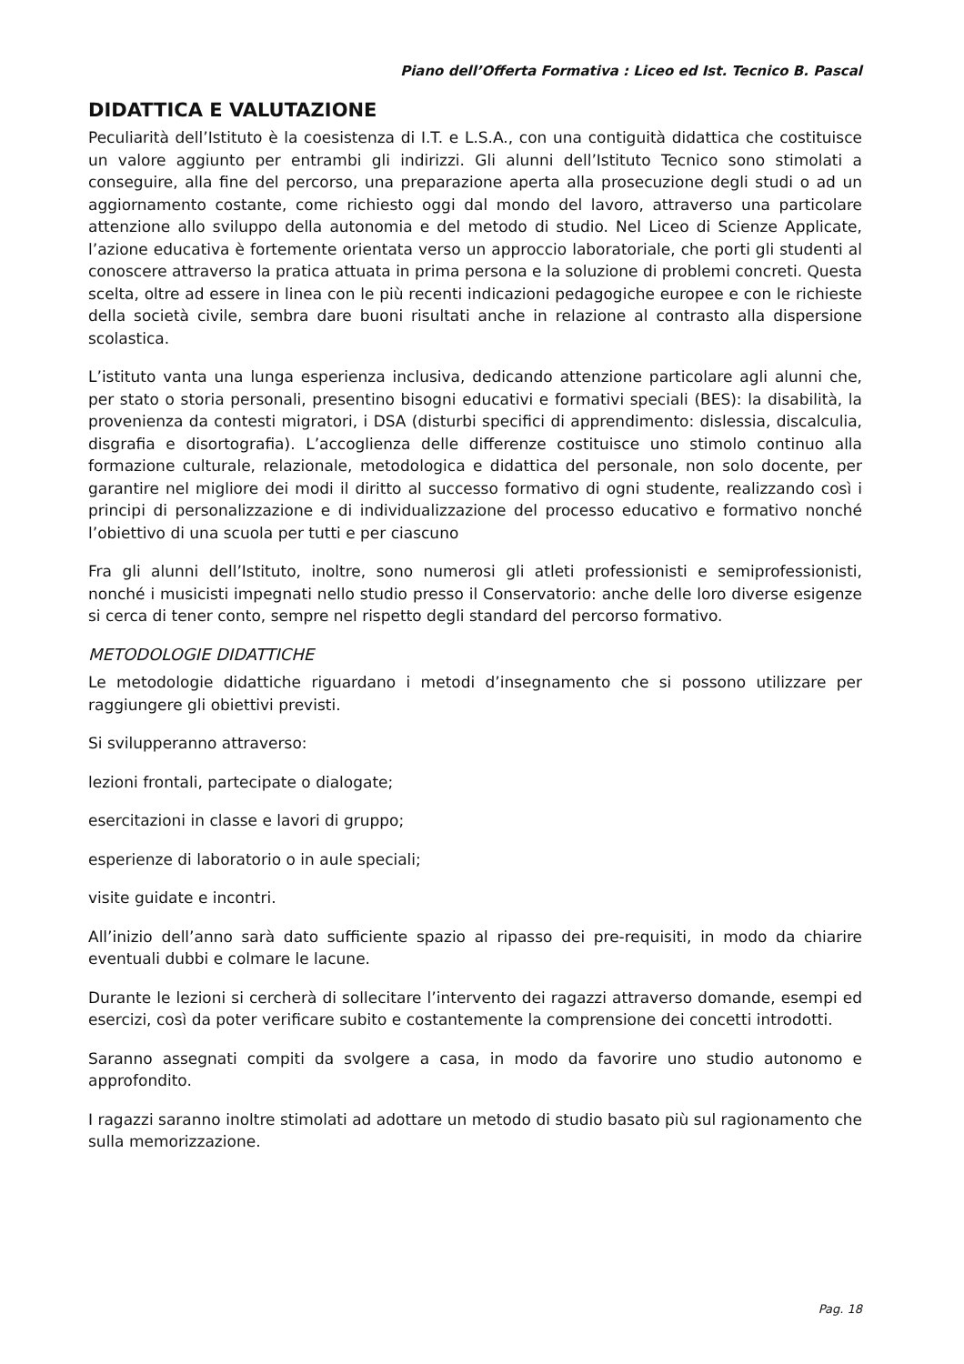Piano dell’Offerta Formativa : Liceo ed Ist. Tecnico B. Pascal
DIDATTICA E VALUTAZIONE
Peculiarità dell’Istituto è la coesistenza di I.T. e L.S.A., con una contiguità didattica che costituisce un valore aggiunto per entrambi gli indirizzi. Gli alunni dell’Istituto Tecnico sono stimolati a conseguire, alla fine del percorso, una preparazione aperta alla prosecuzione degli studi o ad un aggiornamento costante, come richiesto oggi dal mondo del lavoro, attraverso una particolare attenzione allo sviluppo della autonomia e del metodo di studio. Nel Liceo di Scienze Applicate, l’azione educativa è fortemente orientata verso un approccio laboratoriale, che porti gli studenti al conoscere attraverso la pratica attuata in prima persona e la soluzione di problemi concreti. Questa scelta, oltre ad essere in linea con le più recenti indicazioni pedagogiche europee e con le richieste della società civile, sembra dare buoni risultati anche in relazione al contrasto alla dispersione scolastica.
L’istituto vanta una lunga esperienza inclusiva, dedicando attenzione particolare agli alunni che, per stato o storia personali, presentino bisogni educativi e formativi speciali (BES): la disabilità, la provenienza da contesti migratori, i DSA (disturbi specifici di apprendimento: dislessia, discalculia, disgrafia e disortografia). L’accoglienza delle differenze costituisce uno stimolo continuo alla formazione culturale, relazionale, metodologica e didattica del personale, non solo docente, per garantire nel migliore dei modi il diritto al successo formativo di ogni studente, realizzando così i principi di personalizzazione e di individualizzazione del processo educativo e formativo nonché l’obiettivo di una scuola per tutti e per ciascuno
Fra gli alunni dell’Istituto, inoltre, sono numerosi gli atleti professionisti e semiprofessionisti, nonché i musicisti impegnati nello studio presso il Conservatorio: anche delle loro diverse esigenze si cerca di tener conto, sempre nel rispetto degli standard del percorso formativo.
METODOLOGIE DIDATTICHE
Le metodologie didattiche riguardano i metodi d’insegnamento che si possono utilizzare per raggiungere gli obiettivi previsti.
Si svilupperanno attraverso:
lezioni frontali, partecipate o dialogate;
esercitazioni in classe e lavori di gruppo;
esperienze di laboratorio o in aule speciali;
visite guidate e incontri.
All’inizio dell’anno sarà dato sufficiente spazio al ripasso dei pre-requisiti, in modo da chiarire eventuali dubbi e colmare le lacune.
Durante le lezioni si cercherà di sollecitare l’intervento dei ragazzi attraverso domande, esempi ed esercizi, così da poter verificare subito e costantemente la comprensione dei concetti introdotti.
Saranno assegnati compiti da svolgere a casa, in modo da favorire uno studio autonomo e approfondito.
I ragazzi saranno inoltre stimolati ad adottare un metodo di studio basato più sul ragionamento che sulla memorizzazione.
Pag. 18